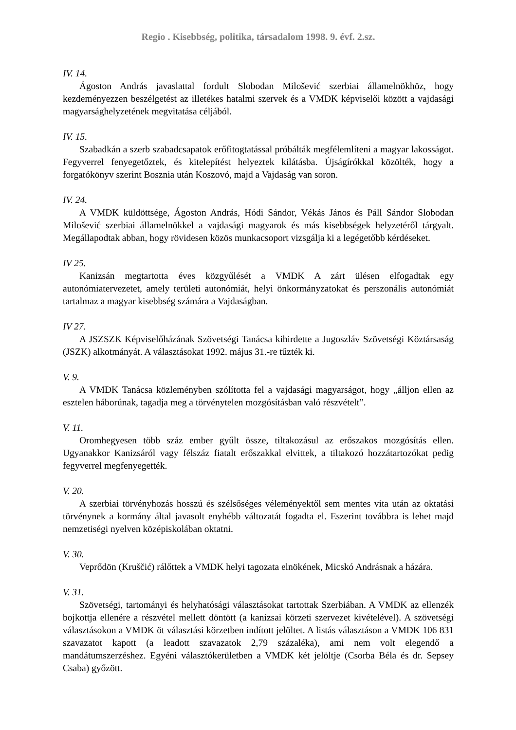Regio . Kisebbség, politika, társadalom 1998. 9. évf. 2.sz.
IV. 14.
Ágoston András javaslattal fordult Slobodan Milošević szerbiai államelnökhöz, hogy kezdeményezzen beszélgetést az illetékes hatalmi szervek és a VMDK képviselői között a vajdasági magyarsághelyzetének megvitatása céljából.
IV. 15.
Szabadkán a szerb szabadcsapatok erőfitogtatással próbálták megfélemlíteni a magyar lakosságot. Fegyverrel fenyegetőztek, és kitelepítést helyeztek kilátásba. Újságírókkal közölték, hogy a forgatókönyv szerint Bosznia után Koszovó, majd a Vajdaság van soron.
IV. 24.
A VMDK küldöttsége, Ágoston András, Hódi Sándor, Vékás János és Páll Sándor Slobodan Milošević szerbiai államelnökkel a vajdasági magyarok és más kisebbségek helyzetéről tárgyalt. Megállapodtak abban, hogy rövidesen közös munkacsoport vizsgálja ki a legégetőbb kérdéseket.
IV 25.
Kanizsán megtartotta éves közgyűlését a VMDK A zárt ülésen elfogadtak egy autonómiatervezetet, amely területi autonómiát, helyi önkormányzatokat és perszonális autonómiát tartalmaz a magyar kisebbség számára a Vajdaságban.
IV 27.
A JSZSZK Képviselőházának Szövetségi Tanácsa kihirdette a Jugoszláv Szövetségi Köztársaság (JSZK) alkotmányát. A választásokat 1992. május 31.-re tűzték ki.
V. 9.
A VMDK Tanácsa közleményben szólította fel a vajdasági magyarságot, hogy „álljon ellen az esztelen háborúnak, tagadja meg a törvénytelen mozgósításban való részvételt”.
V. 11.
Oromhegyesen több száz ember gyűlt össze, tiltakozásul az erőszakos mozgósítás ellen. Ugyanakkor Kanizsáról vagy félszáz fiatalt erőszakkal elvittek, a tiltakozó hozzátartozókat pedig fegyverrel megfenyegették.
V. 20.
A szerbiai törvényhozás hosszú és szélsőséges véleményektől sem mentes vita után az oktatási törvénynek a kormány által javasolt enyhébb változatát fogadta el. Eszerint továbbra is lehet majd nemzetiségi nyelven középiskolában oktatni.
V. 30.
Veprődön (Kruščić) rálőttek a VMDK helyi tagozata elnökének, Micskó Andrásnak a házára.
V. 31.
Szövetségi, tartományi és helyhatósági választásokat tartottak Szerbiában. A VMDK az ellenzék bojkottja ellenére a részvétel mellett döntött (a kanizsai körzeti szervezet kivételével). A szövetségi választásokon a VMDK öt választási körzetben indított jelöltet. A listás választáson a VMDK 106 831 szavazatot kapott (a leadott szavazatok 2,79 százaléka), ami nem volt elegendő a mandátumszerzéshez. Egyéni választókerületben a VMDK két jelöltje (Csorba Béla és dr. Sepsey Csaba) győzött.